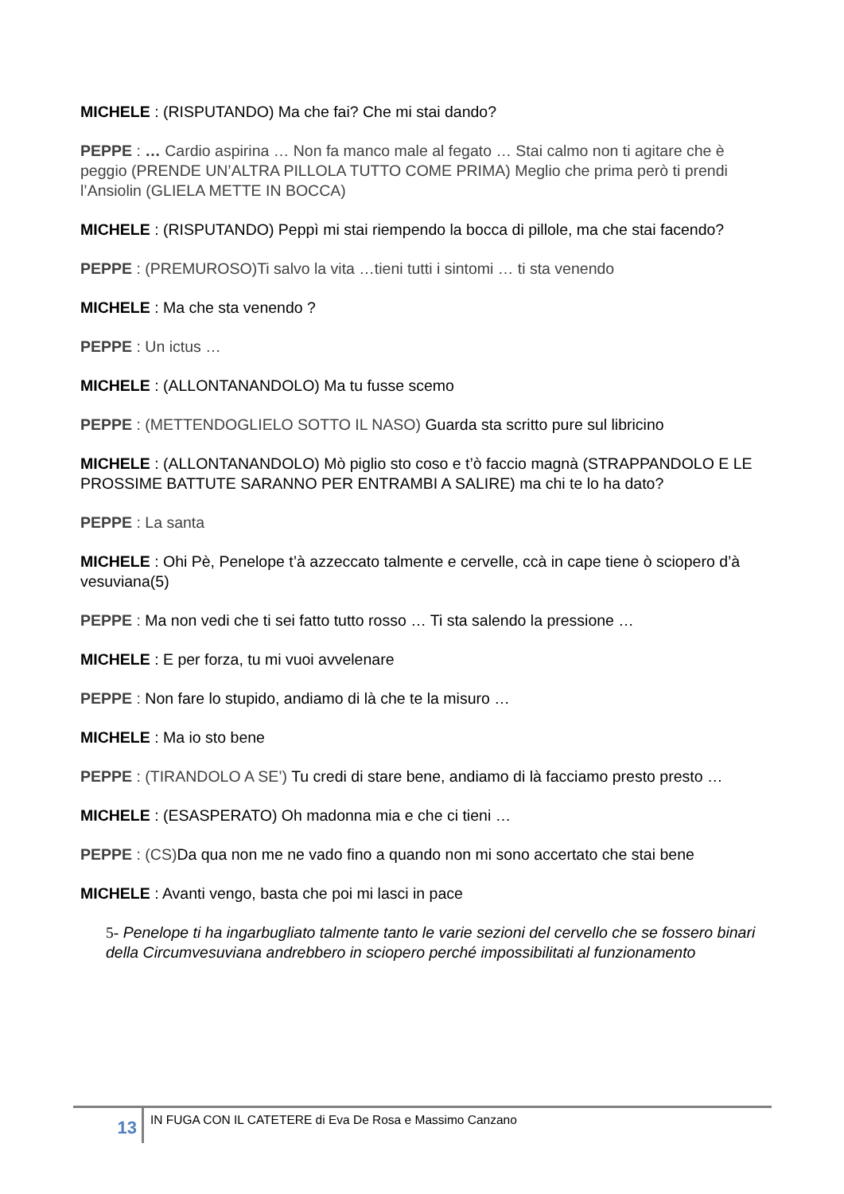MICHELE : (RISPUTANDO) Ma che fai? Che mi stai dando?
PEPPE : … Cardio aspirina … Non fa manco male al fegato … Stai calmo non ti agitare che è peggio (PRENDE UN’ALTRA PILLOLA TUTTO COME PRIMA) Meglio che prima però ti prendi l’Ansiolin (GLIELA METTE IN BOCCA)
MICHELE : (RISPUTANDO) Peppì mi stai riempendo la bocca di pillole, ma che stai facendo?
PEPPE : (PREMUROSO)Ti salvo la vita …tieni tutti i sintomi … ti sta venendo
MICHELE : Ma che sta venendo ?
PEPPE : Un ictus …
MICHELE : (ALLONTANANDOLO) Ma tu fusse scemo
PEPPE : (METTENDOGLIELO SOTTO IL NASO) Guarda sta scritto pure sul libricino
MICHELE : (ALLONTANANDOLO) Mò piglio sto coso e t’ò faccio magnà (STRAPPANDOLO E LE PROSSIME BATTUTE SARANNO PER ENTRAMBI A SALIRE) ma chi te lo ha dato?
PEPPE : La santa
MICHELE : Ohi Pè, Penelope t’à azzeccato talmente e cervelle, ccà in cape tiene ò sciopero d’à vesuviana(5)
PEPPE : Ma non vedi che ti sei fatto tutto rosso … Ti sta salendo la pressione …
MICHELE : E per forza, tu mi vuoi avvelenare
PEPPE : Non fare lo stupido, andiamo di là che te la misuro …
MICHELE : Ma io sto bene
PEPPE : (TIRANDOLO A SE’) Tu credi di stare bene, andiamo di là facciamo presto presto …
MICHELE : (ESASPERATO) Oh madonna mia e che ci tieni …
PEPPE : (CS) Da qua non me ne vado fino a quando non mi sono accertato che stai bene
MICHELE : Avanti vengo, basta che poi mi lasci in pace
5- Penelope ti ha ingarbugliato talmente tanto le varie sezioni del cervello che se fossero binari della Circumvesuviana andrebbero in sciopero perché impossibilitati al funzionamento
13 IN FUGA CON IL CATETERE di Eva De Rosa e Massimo Canzano